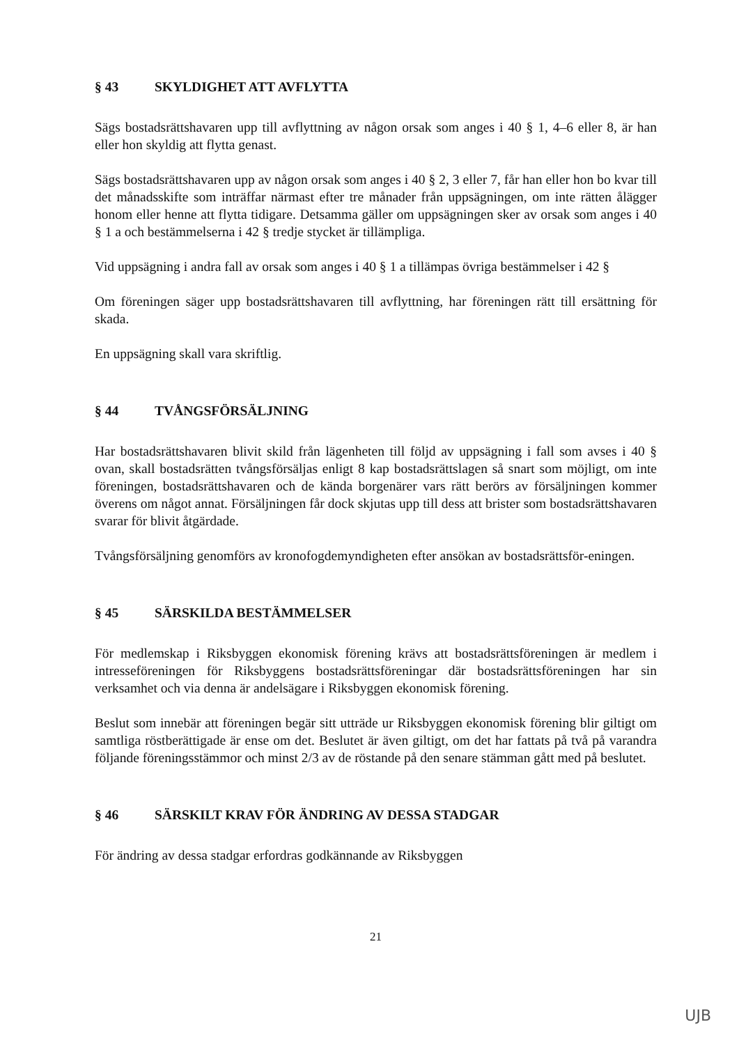§ 43 SKYLDIGHET ATT AVFLYTTA
Sägs bostadsrättshavaren upp till avflyttning av någon orsak som anges i 40 § 1, 4–6 eller 8, är han eller hon skyldig att flytta genast.
Sägs bostadsrättshavaren upp av någon orsak som anges i 40 § 2, 3 eller 7, får han eller hon bo kvar till det månadsskifte som inträffar närmast efter tre månader från uppsägningen, om inte rätten ålägger honom eller henne att flytta tidigare. Detsamma gäller om uppsägningen sker av orsak som anges i 40 § 1 a och bestämmelserna i 42 § tredje stycket är tillämpliga.
Vid uppsägning i andra fall av orsak som anges i 40 § 1 a tillämpas övriga bestämmelser i 42 §
Om föreningen säger upp bostadsrättshavaren till avflyttning, har föreningen rätt till ersättning för skada.
En uppsägning skall vara skriftlig.
§ 44 TVÅNGSFÖRSÄLJNING
Har bostadsrättshavaren blivit skild från lägenheten till följd av uppsägning i fall som avses i 40 § ovan, skall bostadsrätten tvångsförsäljas enligt 8 kap bostadsrättslagen så snart som möjligt, om inte föreningen, bostadsrättshavaren och de kända borgenärer vars rätt berörs av försäljningen kommer överens om något annat. Försäljningen får dock skjutas upp till dess att brister som bostadsrättshavaren svarar för blivit åtgärdade.
Tvångsförsäljning genomförs av kronofogdemyndigheten efter ansökan av bostadsrättsför-eningen.
§ 45 SÄRSKILDA BESTÄMMELSER
För medlemskap i Riksbyggen ekonomisk förening krävs att bostadsrättsföreningen är medlem i intresseföreningen för Riksbyggens bostadsrättsföreningar där bostadsrättsföreningen har sin verksamhet och via denna är andelsägare i Riksbyggen ekonomisk förening.
Beslut som innebär att föreningen begär sitt utträde ur Riksbyggen ekonomisk förening blir giltigt om samtliga röstberättigade är ense om det. Beslutet är även giltigt, om det har fattats på två på varandra följande föreningsstämmor och minst 2/3 av de röstande på den senare stämman gått med på beslutet.
§ 46 SÄRSKILT KRAV FÖR ÄNDRING AV DESSA STADGAR
För ändring av dessa stadgar erfordras godkännande av Riksbyggen
21
UJB